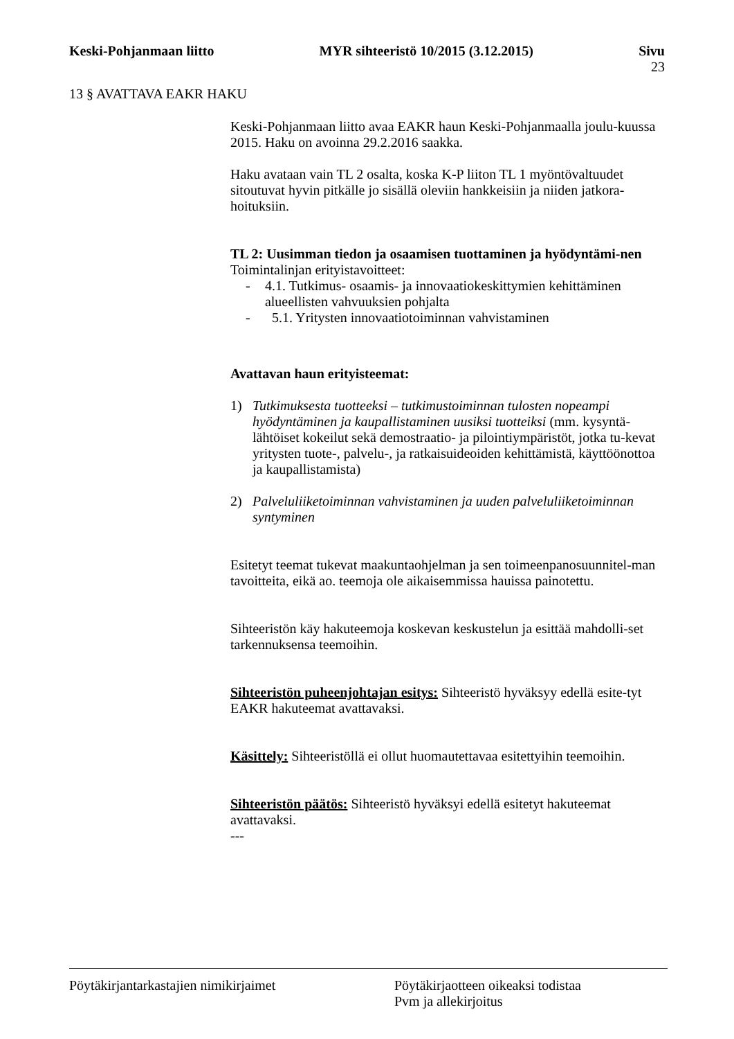Keski-Pohjanmaan liitto MYR sihteeristö 10/2015 (3.12.2015) Sivu
23
13 § AVATTAVA EAKR HAKU
Keski-Pohjanmaan liitto avaa EAKR haun Keski-Pohjanmaalla joulu-kuussa 2015. Haku on avoinna 29.2.2016 saakka.
Haku avataan vain TL 2 osalta, koska K-P liiton TL 1 myöntövaltuudet sitoutuvat hyvin pitkälle jo sisällä oleviin hankkeisiin ja niiden jatkora-hoituksiin.
TL 2: Uusimman tiedon ja osaamisen tuottaminen ja hyödyntämi-nen
Toimintalinjan erityistavoitteet:
- 4.1. Tutkimus- osaamis- ja innovaatiokeskittymien kehittäminen alueellisten vahvuuksien pohjalta
- 5.1. Yritysten innovaatiotoiminnan vahvistaminen
Avattavan haun erityisteemat:
1) Tutkimuksesta tuotteeksi – tutkimustoiminnan tulosten nopeampi hyödyntäminen ja kaupallistaminen uusiksi tuotteiksi (mm. kysyntä-lähtöiset kokeilut sekä demostraatio- ja pilointiympäristöt, jotka tu-kevat yritysten tuote-, palvelu-, ja ratkaisuideoiden kehittämistä, käyttöönottoa ja kaupallistamista)
2) Palveluliiketoiminnan vahvistaminen ja uuden palveluliiketoiminnan syntyminen
Esitetyt teemat tukevat maakuntaohjelman ja sen toimeenpanosuunnitel-man tavoitteita, eikä ao. teemoja ole aikaisemmissa hauissa painotettu.
Sihteeristön käy hakuteemoja koskevan keskustelun ja esittää mahdolli-set tarkennuksensa teemoihin.
Sihteeristön puheenjohtajan esitys: Sihteeristö hyväksyy edellä esite-tyt EAKR hakuteemat avattavaksi.
Käsittely: Sihteeristöllä ei ollut huomautettavaa esitettyihin teemoihin.
Sihteeristön päätös: Sihteeristö hyväksyi edellä esitetyt hakuteemat avattavaksi.
---
Pöytäkirjantarkastajien nimikirjaimet Pöytäkirjaotteen oikeaksi todistaa
Pvm ja allekirjoitus